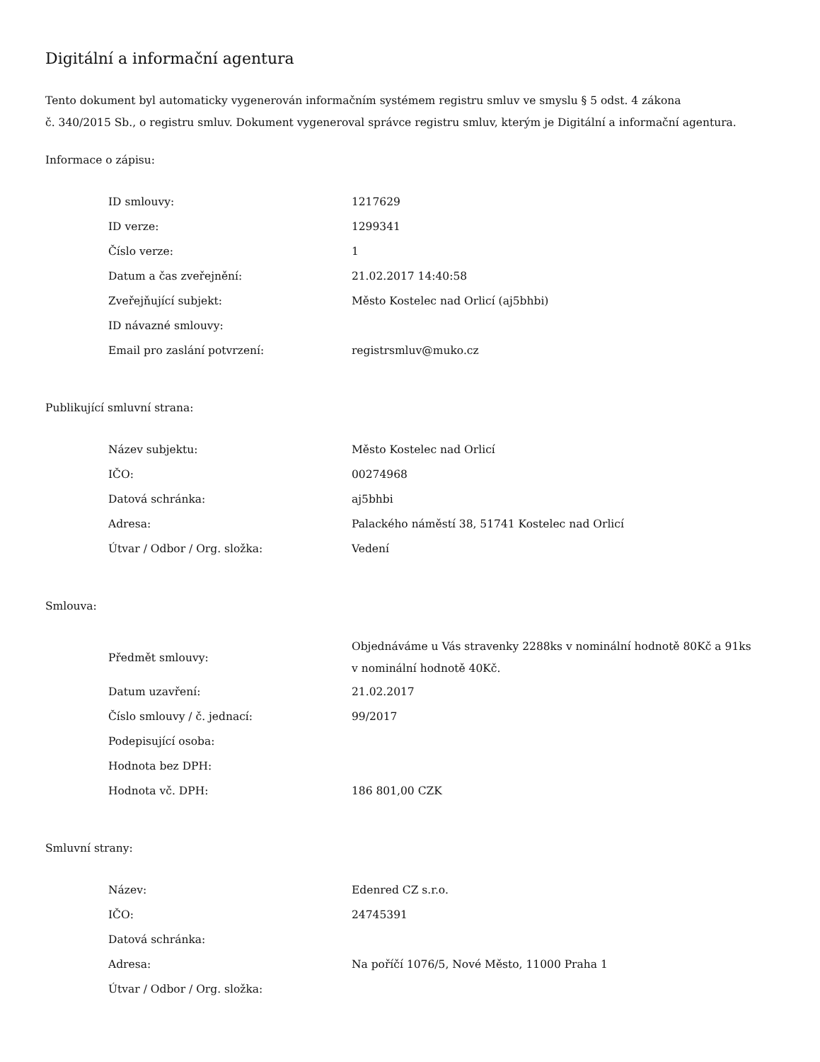Digitální a informační agentura
Tento dokument byl automaticky vygenerován informačním systémem registru smluv ve smyslu § 5 odst. 4 zákona
č. 340/2015 Sb., o registru smluv. Dokument vygeneroval správce registru smluv, kterým je Digitální a informační agentura.
Informace o zápisu:
| ID smlouvy: | 1217629 |
| ID verze: | 1299341 |
| Číslo verze: | 1 |
| Datum a čas zveřejnění: | 21.02.2017 14:40:58 |
| Zveřejňující subjekt: | Město Kostelec nad Orlicí (aj5bhbi) |
| ID návazné smlouvy: | |
| Email pro zaslání potvrzení: | registrsmluv@muko.cz |
Publikující smluvní strana:
| Název subjektu: | Město Kostelec nad Orlicí |
| IČO: | 00274968 |
| Datová schránka: | aj5bhbi |
| Adresa: | Palackého náměstí 38, 51741 Kostelec nad Orlicí |
| Útvar / Odbor / Org. složka: | Vedení |
Smlouva:
| Předmět smlouvy: | Objednáváme u Vás stravenky 2288ks v nominální hodnotě 80Kč a 91ks v nominální hodnotě 40Kč. |
| Datum uzavření: | 21.02.2017 |
| Číslo smlouvy / č. jednací: | 99/2017 |
| Podepisující osoba: | |
| Hodnota bez DPH: | |
| Hodnota vč. DPH: | 186 801,00 CZK |
Smluvní strany:
| Název: | Edenred CZ s.r.o. |
| IČO: | 24745391 |
| Datová schránka: | |
| Adresa: | Na poříčí 1076/5, Nové Město, 11000 Praha 1 |
| Útvar / Odbor / Org. složka: | |